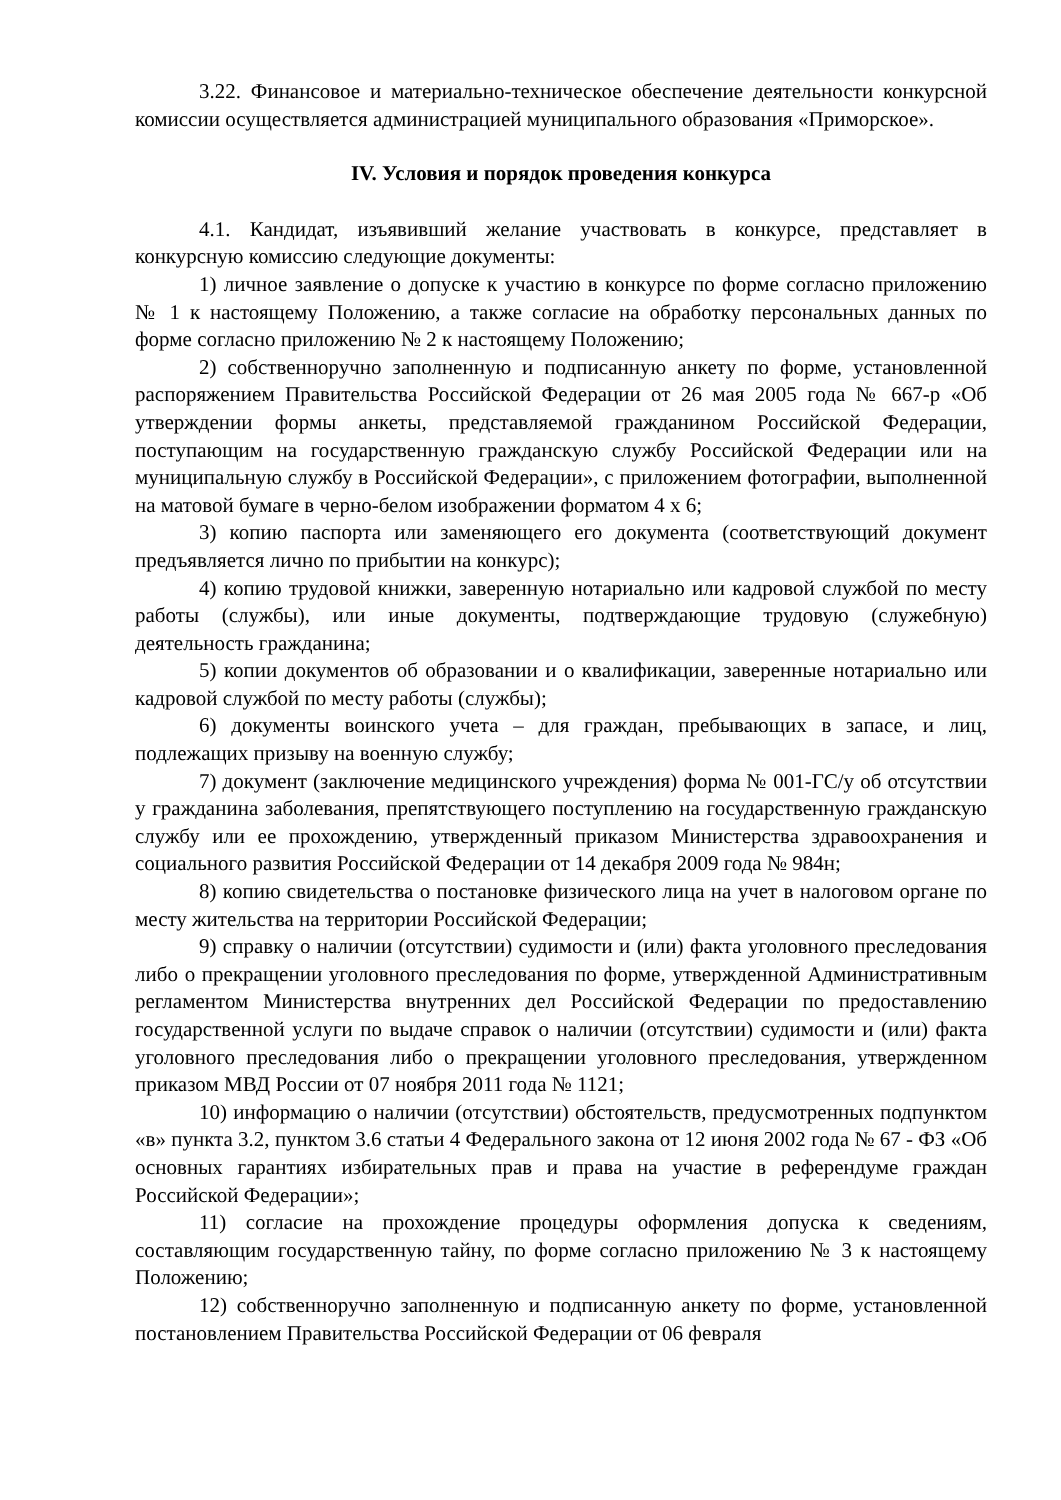3.22. Финансовое и материально-техническое обеспечение деятельности конкурсной комиссии осуществляется администрацией муниципального образования «Приморское».
IV. Условия и порядок проведения конкурса
4.1. Кандидат, изъявивший желание участвовать в конкурсе, представляет в конкурсную комиссию следующие документы:
1) личное заявление о допуске к участию в конкурсе по форме согласно приложению № 1 к настоящему Положению, а также согласие на обработку персональных данных по форме согласно приложению № 2 к настоящему Положению;
2) собственноручно заполненную и подписанную анкету по форме, установленной распоряжением Правительства Российской Федерации от 26 мая 2005 года № 667-р «Об утверждении формы анкеты, представляемой гражданином Российской Федерации, поступающим на государственную гражданскую службу Российской Федерации или на муниципальную службу в Российской Федерации», с приложением фотографии, выполненной на матовой бумаге в черно-белом изображении форматом 4 х 6;
3) копию паспорта или заменяющего его документа (соответствующий документ предъявляется лично по прибытии на конкурс);
4) копию трудовой книжки, заверенную нотариально или кадровой службой по месту работы (службы), или иные документы, подтверждающие трудовую (служебную) деятельность гражданина;
5) копии документов об образовании и о квалификации, заверенные нотариально или кадровой службой по месту работы (службы);
6) документы воинского учета – для граждан, пребывающих в запасе, и лиц, подлежащих призыву на военную службу;
7) документ (заключение медицинского учреждения) форма № 001-ГС/у об отсутствии у гражданина заболевания, препятствующего поступлению на государственную гражданскую службу или ее прохождению, утвержденный приказом Министерства здравоохранения и социального развития Российской Федерации от 14 декабря 2009 года № 984н;
8) копию свидетельства о постановке физического лица на учет в налоговом органе по месту жительства на территории Российской Федерации;
9) справку о наличии (отсутствии) судимости и (или) факта уголовного преследования либо о прекращении уголовного преследования по форме, утвержденной Административным регламентом Министерства внутренних дел Российской Федерации по предоставлению государственной услуги по выдаче справок о наличии (отсутствии) судимости и (или) факта уголовного преследования либо о прекращении уголовного преследования, утвержденном приказом МВД России от 07 ноября 2011 года № 1121;
10) информацию о наличии (отсутствии) обстоятельств, предусмотренных подпунктом «в» пункта 3.2, пунктом 3.6 статьи 4 Федерального закона от 12 июня 2002 года № 67 - ФЗ «Об основных гарантиях избирательных прав и права на участие в референдуме граждан Российской Федерации»;
11) согласие на прохождение процедуры оформления допуска к сведениям, составляющим государственную тайну, по форме согласно приложению № 3 к настоящему Положению;
12) собственноручно заполненную и подписанную анкету по форме, установленной постановлением Правительства Российской Федерации от 06 февраля